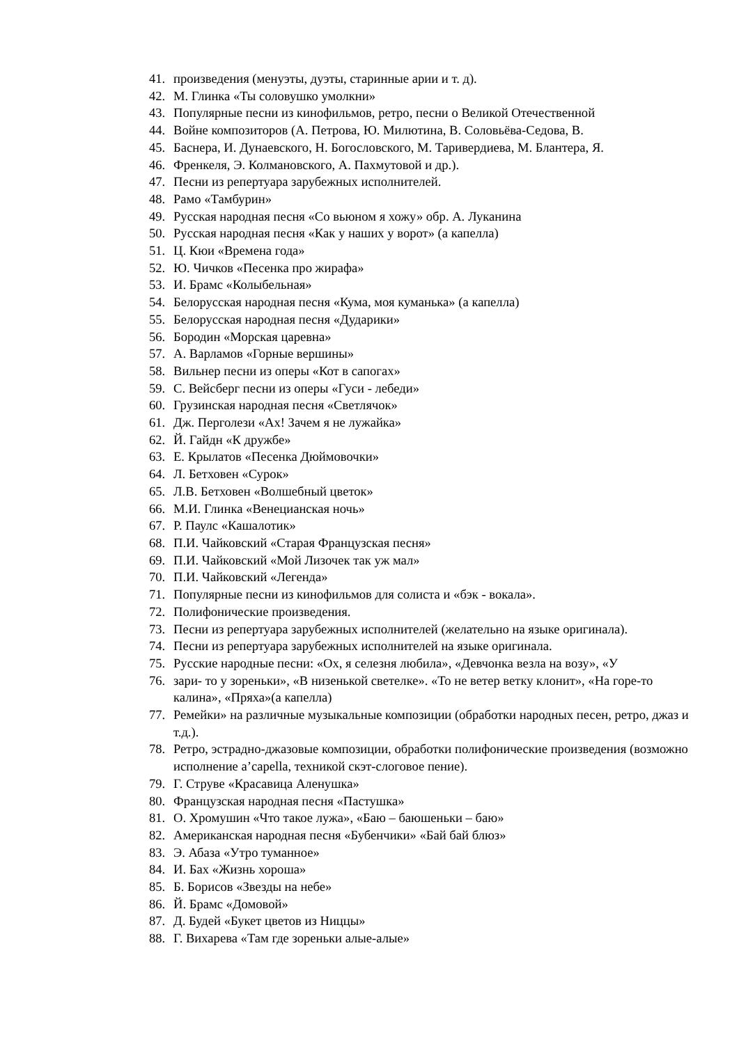41. произведения (менуэты, дуэты, старинные арии и т. д).
42. М. Глинка «Ты соловушко умолкни»
43. Популярные песни из кинофильмов, ретро, песни о Великой Отечественной
44. Войне композиторов (А. Петрова, Ю. Милютина, В. Соловьёва-Седова, В.
45. Баснера, И. Дунаевского, Н. Богословского, М. Таривердиева, М. Блантера, Я.
46. Френкеля, Э. Колмановского, А. Пахмутовой и др.).
47. Песни из репертуара зарубежных исполнителей.
48. Рамо «Тамбурин»
49. Русская народная песня «Со вьюном я хожу» обр. А. Луканина
50. Русская народная песня «Как у наших у ворот» (а капелла)
51. Ц. Кюи «Времена года»
52. Ю. Чичков «Песенка про жирафа»
53. И. Брамс «Колыбельная»
54. Белорусская народная песня «Кума, моя куманька» (а капелла)
55. Белорусская народная песня «Дударики»
56. Бородин «Морская царевна»
57. А. Варламов «Горные вершины»
58. Вильнер песни из оперы «Кот в сапогах»
59. С. Вейсберг песни из оперы «Гуси - лебеди»
60. Грузинская народная песня «Светлячок»
61. Дж. Перголези «Ах! Зачем я не лужайка»
62. Й. Гайдн «К дружбе»
63. Е. Крылатов «Песенка Дюймовочки»
64. Л. Бетховен «Сурок»
65. Л.В. Бетховен «Волшебный цветок»
66. М.И. Глинка «Венецианская ночь»
67. Р. Паулс «Кашалотик»
68. П.И. Чайковский «Старая Французская песня»
69. П.И. Чайковский «Мой Лизочек так уж мал»
70. П.И. Чайковский «Легенда»
71. Популярные песни из кинофильмов для солиста и «бэк - вокала».
72. Полифонические произведения.
73. Песни из репертуара зарубежных исполнителей (желательно на языке оригинала).
74. Песни из репертуара зарубежных исполнителей на языке оригинала.
75. Русские народные песни: «Ох, я селезня любила», «Девчонка везла на возу», «У
76. зари- то у зореньки», «В низенькой светелке». «То не ветер ветку клонит», «На горе-то калина», «Пряха»(а капелла)
77. Ремейки» на различные музыкальные композиции (обработки народных песен, ретро, джаз и т.д.).
78. Ретро, эстрадно-джазовые композиции, обработки полифонические произведения (возможно исполнение a’capella, техникой скэт-слоговое пение).
79. Г. Струве «Красавица Аленушка»
80. Французская народная песня «Пастушка»
81. О. Хромушин «Что такое лужа», «Баю – баюшеньки – баю»
82. Американская народная песня «Бубенчики» «Бай бай блюз»
83. Э. Абаза «Утро туманное»
84. И. Бах «Жизнь хороша»
85. Б. Борисов «Звезды на небе»
86. Й. Брамс «Домовой»
87. Д. Будей «Букет цветов из Ниццы»
88. Г. Вихарева «Там где зореньки алые-алые»